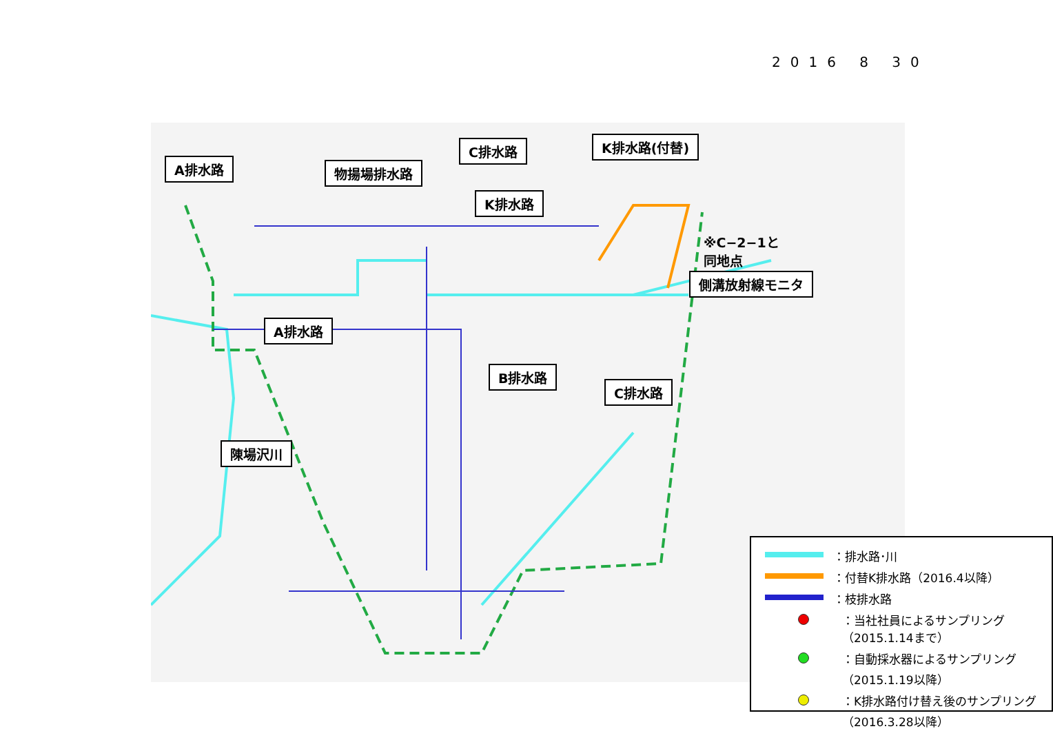2016 8 30
A排水路 物揚場排水路
C排水路 K排水路(付替)
K排水路
※C−2−1と
同地点
側溝放射線モニタ
A排水路
B排水路
C排水路
陳場沢川
：排水路･川
：付替K排水路（2016.4以降）
：枝排水路
：当社社員によるサンプリング
（2015.1.14まで）
：自動採水器によるサンプリング
（2015.1.19以降）
：K排水路付け替え後のサンプリング
（2016.3.28以降）